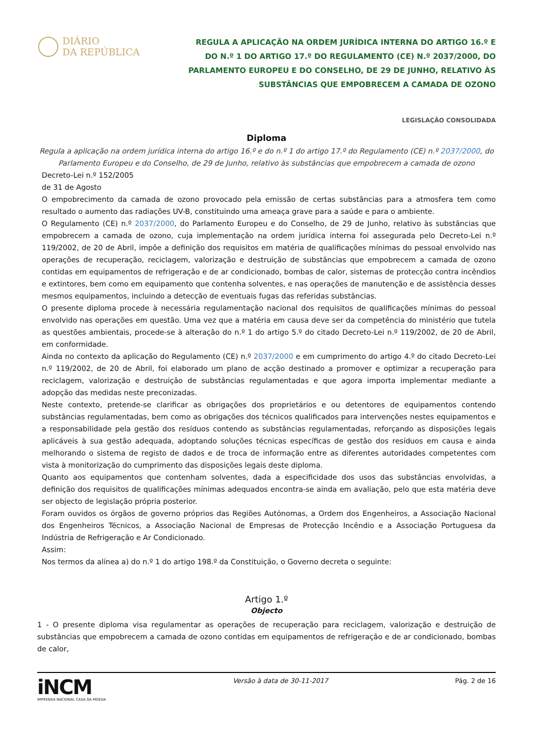DIÁRIO
DA REPÚBLICA
REGULA A APLICAÇÃO NA ORDEM JURÍDICA INTERNA DO ARTIGO 16.º E DO N.º 1 DO ARTIGO 17.º DO REGULAMENTO (CE) N.º 2037/2000, DO PARLAMENTO EUROPEU E DO CONSELHO, DE 29 DE JUNHO, RELATIVO ÀS SUBSTÂNCIAS QUE EMPOBRECEM A CAMADA DE OZONO
LEGISLAÇÃO CONSOLIDADA
Diploma
Regula a aplicação na ordem jurídica interna do artigo 16.º e do n.º 1 do artigo 17.º do Regulamento (CE) n.º 2037/2000, do Parlamento Europeu e do Conselho, de 29 de Junho, relativo às substâncias que empobrecem a camada de ozono
Decreto-Lei n.º 152/2005
de 31 de Agosto
O empobrecimento da camada de ozono provocado pela emissão de certas substâncias para a atmosfera tem como resultado o aumento das radiações UV-B, constituindo uma ameaça grave para a saúde e para o ambiente.
O Regulamento (CE) n.º 2037/2000, do Parlamento Europeu e do Conselho, de 29 de Junho, relativo às substâncias que empobrecem a camada de ozono, cuja implementação na ordem jurídica interna foi assegurada pelo Decreto-Lei n.º 119/2002, de 20 de Abril, impõe a definição dos requisitos em matéria de qualificações mínimas do pessoal envolvido nas operações de recuperação, reciclagem, valorização e destruição de substâncias que empobrecem a camada de ozono contidas em equipamentos de refrigeração e de ar condicionado, bombas de calor, sistemas de protecção contra incêndios e extintores, bem como em equipamento que contenha solventes, e nas operações de manutenção e de assistência desses mesmos equipamentos, incluindo a detecção de eventuais fugas das referidas substâncias.
O presente diploma procede à necessária regulamentação nacional dos requisitos de qualificações mínimas do pessoal envolvido nas operações em questão. Uma vez que a matéria em causa deve ser da competência do ministério que tutela as questões ambientais, procede-se à alteração do n.º 1 do artigo 5.º do citado Decreto-Lei n.º 119/2002, de 20 de Abril, em conformidade.
Ainda no contexto da aplicação do Regulamento (CE) n.º 2037/2000 e em cumprimento do artigo 4.º do citado Decreto-Lei n.º 119/2002, de 20 de Abril, foi elaborado um plano de acção destinado a promover e optimizar a recuperação para reciclagem, valorização e destruição de substâncias regulamentadas e que agora importa implementar mediante a adopção das medidas neste preconizadas.
Neste contexto, pretende-se clarificar as obrigações dos proprietários e ou detentores de equipamentos contendo substâncias regulamentadas, bem como as obrigações dos técnicos qualificados para intervenções nestes equipamentos e a responsabilidade pela gestão dos resíduos contendo as substâncias regulamentadas, reforçando as disposições legais aplicáveis à sua gestão adequada, adoptando soluções técnicas específicas de gestão dos resíduos em causa e ainda melhorando o sistema de registo de dados e de troca de informação entre as diferentes autoridades competentes com vista à monitorização do cumprimento das disposições legais deste diploma.
Quanto aos equipamentos que contenham solventes, dada a especificidade dos usos das substâncias envolvidas, a definição dos requisitos de qualificações mínimas adequados encontra-se ainda em avaliação, pelo que esta matéria deve ser objecto de legislação própria posterior.
Foram ouvidos os órgãos de governo próprios das Regiões Autónomas, a Ordem dos Engenheiros, a Associação Nacional dos Engenheiros Técnicos, a Associação Nacional de Empresas de Protecção Incêndio e a Associação Portuguesa da Indústria de Refrigeração e Ar Condicionado.
Assim:
Nos termos da alínea a) do n.º 1 do artigo 198.º da Constituição, o Governo decreta o seguinte:
Artigo 1.º
Objecto
1 - O presente diploma visa regulamentar as operações de recuperação para reciclagem, valorização e destruição de substâncias que empobrecem a camada de ozono contidas em equipamentos de refrigeração e de ar condicionado, bombas de calor,
iNCM
IMPRENSA NACIONAL CASA DA MOEDA
Versão à data de 30-11-2017 Pág. 2 de 16